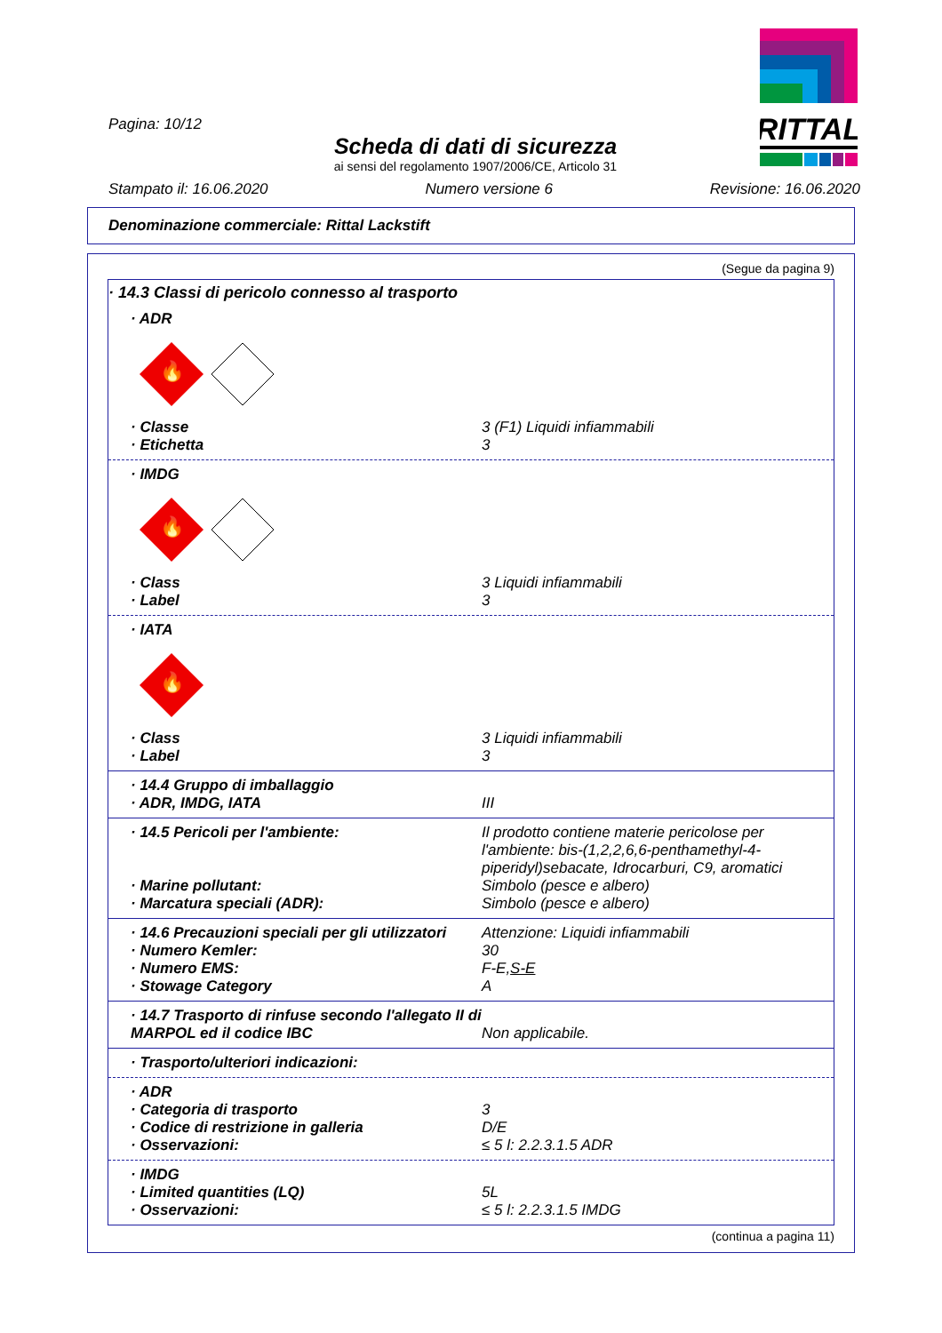RITTAL
Pagina: 10/12
Scheda di dati di sicurezza
ai sensi del regolamento 1907/2006/CE, Articolo 31
Stampato il: 16.06.2020 Numero versione 6 Revisione: 16.06.2020
Denominazione commerciale: Rittal Lackstift
(Segue da pagina 9)
· 14.3 Classi di pericolo connesso al trasporto
· ADR
🔥
· Classe 3 (F1) Liquidi infiammabili
· Etichetta 3
· IMDG
🔥
· Class 3 Liquidi infiammabili
· Label 3
· IATA
🔥
· Class 3 Liquidi infiammabili
· Label 3
· 14.4 Gruppo di imballaggio
· ADR, IMDG, IATA III
· 14.5 Pericoli per l'ambiente: Il prodotto contiene materie pericolose per l'ambiente: bis-(1,2,2,6,6-penthamethyl-4-piperidyl)sebacate, Idrocarburi, C9, aromatici
· Marine pollutant: Simbolo (pesce e albero)
· Marcatura speciali (ADR): Simbolo (pesce e albero)
· 14.6 Precauzioni speciali per gli utilizzatori Attenzione: Liquidi infiammabili
· Numero Kemler: 30
· Numero EMS: F-E,S-E
· Stowage Category A
· 14.7 Trasporto di rinfuse secondo l'allegato II di MARPOL ed il codice IBC Non applicabile.
· Trasporto/ulteriori indicazioni:
· ADR
· Categoria di trasporto 3
· Codice di restrizione in galleria D/E
· Osservazioni: ≤ 5 l: 2.2.3.1.5 ADR
· IMDG
· Limited quantities (LQ) 5L
· Osservazioni: ≤ 5 l: 2.2.3.1.5 IMDG
(continua a pagina 11)